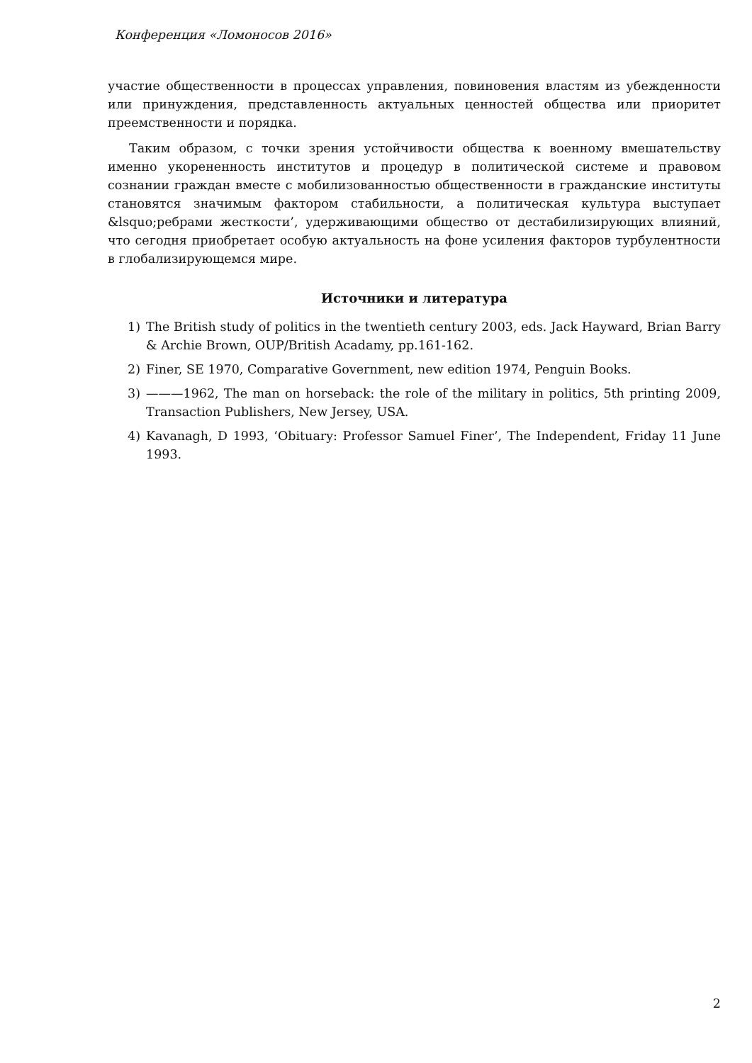Конференция «Ломоносов 2016»
участие общественности в процессах управления, повиновения властям из убежденности или принуждения, представленность актуальных ценностей общества или приоритет преемственности и порядка.
Таким образом, с точки зрения устойчивости общества к военному вмешательству именно укорененность институтов и процедур в политической системе и правовом сознании граждан вместе с мобилизованностью общественности в гражданские институты становятся значимым фактором стабильности, а политическая культура выступает &lsquo;ребрами жесткости’, удерживающими общество от дестабилизирующих влияний, что сегодня приобретает особую актуальность на фоне усиления факторов турбулентности в глобализирующемся мире.
Источники и литература
1) The British study of politics in the twentieth century 2003, eds. Jack Hayward, Brian Barry & Archie Brown, OUP/British Acadamy, pp.161-162.
2) Finer, SE 1970, Comparative Government, new edition 1974, Penguin Books.
3) ———1962, The man on horseback: the role of the military in politics, 5th printing 2009, Transaction Publishers, New Jersey, USA.
4) Kavanagh, D 1993, ‘Obituary: Professor Samuel Finer’, The Independent, Friday 11 June 1993.
2